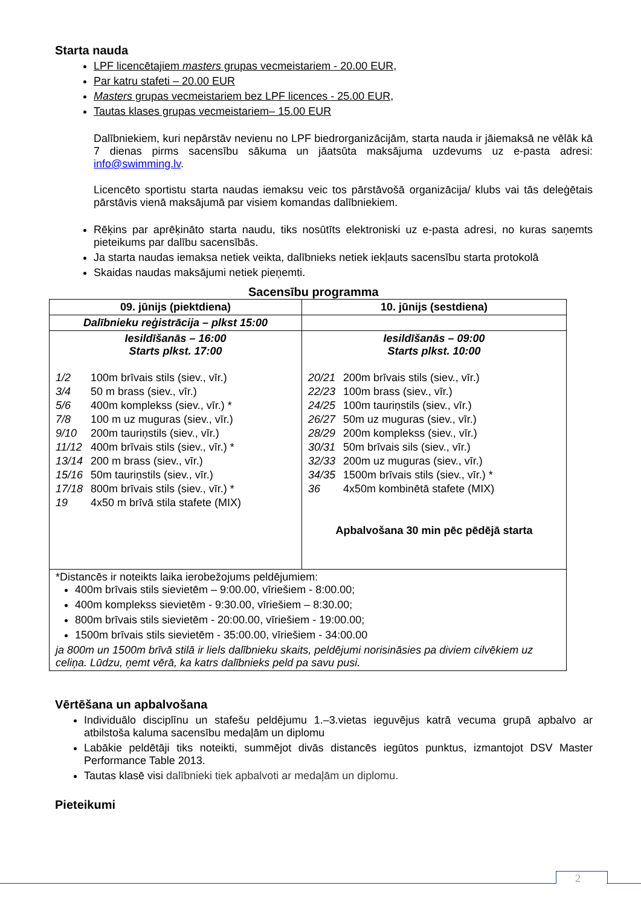Starta nauda
LPF licencētajiem masters grupas vecmeistariem - 20.00 EUR,
Par katru stafeti – 20.00 EUR
Masters grupas vecmeistariem bez LPF licences - 25.00 EUR,
Tautas klases grupas vecmeistariem– 15.00 EUR
Dalībniekiem, kuri nepārstāv nevienu no LPF biedrorganizācijām, starta nauda ir jāiemaksā ne vēlāk kā 7 dienas pirms sacensību sākuma un jāatsūta maksājuma uzdevums uz e-pasta adresi: info@swimming.lv.
Licencēto sportistu starta naudas iemaksu veic tos pārstāvošā organizācija/ klubs vai tās deleģētais pārstāvis vienā maksājumā par visiem komandas dalībniekiem.
Rēķins par aprēķināto starta naudu, tiks nosūtīts elektroniski uz e-pasta adresi, no kuras saņemts pieteikums par dalību sacensībās.
Ja starta naudas iemaksa netiek veikta, dalībnieks netiek iekļauts sacensību starta protokolā
Skaidas naudas maksājumi netiek pieņemti.
Sacensību programma
| 09. jūnijs (piektdiena) | 10. jūnijs (sestdiena) |
| Dalībnieku reģistrācija – plkst 15:00 | |
| Iesildīšanās – 16:00 Starts plkst. 17:00 1/2 100m brīvais stils (siev., vīr.) 3/4 50 m brass (siev., vīr.) 5/6 400m komplekss (siev., vīr.) * 7/8 100 m uz muguras (siev., vīr.) 9/10 200m tauriņstils (siev., vīr.) 11/12 400m brīvais stils (siev., vīr.) * 13/14 200 m brass (siev., vīr.) 15/16 50m tauriņstils (siev., vīr.) 17/18 800m brīvais stils (siev., vīr.) * 19 4x50 m brīvā stila stafete (MIX) | Iesildīšanās – 09:00 Starts plkst. 10:00 20/21 200m brīvais stils (siev., vīr.) 22/23 100m brass (siev., vīr.) 24/25 100m tauriņstils (siev., vīr.) 26/27 50m uz muguras (siev., vīr.) 28/29 200m komplekss (siev., vīr.) 30/31 50m brīvais sils (siev., vīr.) 32/33 200m uz muguras (siev., vīr.) 34/35 1500m brīvais stils (siev., vīr.) * 36 4x50m kombinētā stafete (MIX) Apbalvošana 30 min pēc pēdējā starta |
| *Distancēs ir noteikts laika ierobežojums peldējumiem: 400m brīvais stils sievietēm – 9:00.00, vīriešiem - 8:00.00; 400m komplekss sievietēm - 9:30.00, vīriešiem – 8:30.00; 800m brīvais stils sievietēm - 20:00.00, vīriešiem - 19:00.00; 1500m brīvais stils sievietēm - 35:00.00, vīriešiem - 34:00.00 ja 800m un 1500m brīvā stilā ir liels dalībnieku skaits, peldējumi norisināsies pa diviem cilvēkiem uz celiņa. Lūdzu, ņemt vērā, ka katrs dalībnieks peld pa savu pusi. | |
Vērtēšana un apbalvošana
Individuālo disciplīnu un stafešu peldējumu 1.–3.vietas ieguvējus katrā vecuma grupā apbalvo ar atbilstoša kaluma sacensību medaļām un diplomu
Labākie peldētāji tiks noteikti, summējot divās distancēs iegūtos punktus, izmantojot DSV Master Performance Table 2013.
Tautas klasē visi dalībnieki tiek apbalvoti ar medaļām un diplomu.
Pieteikumi
2